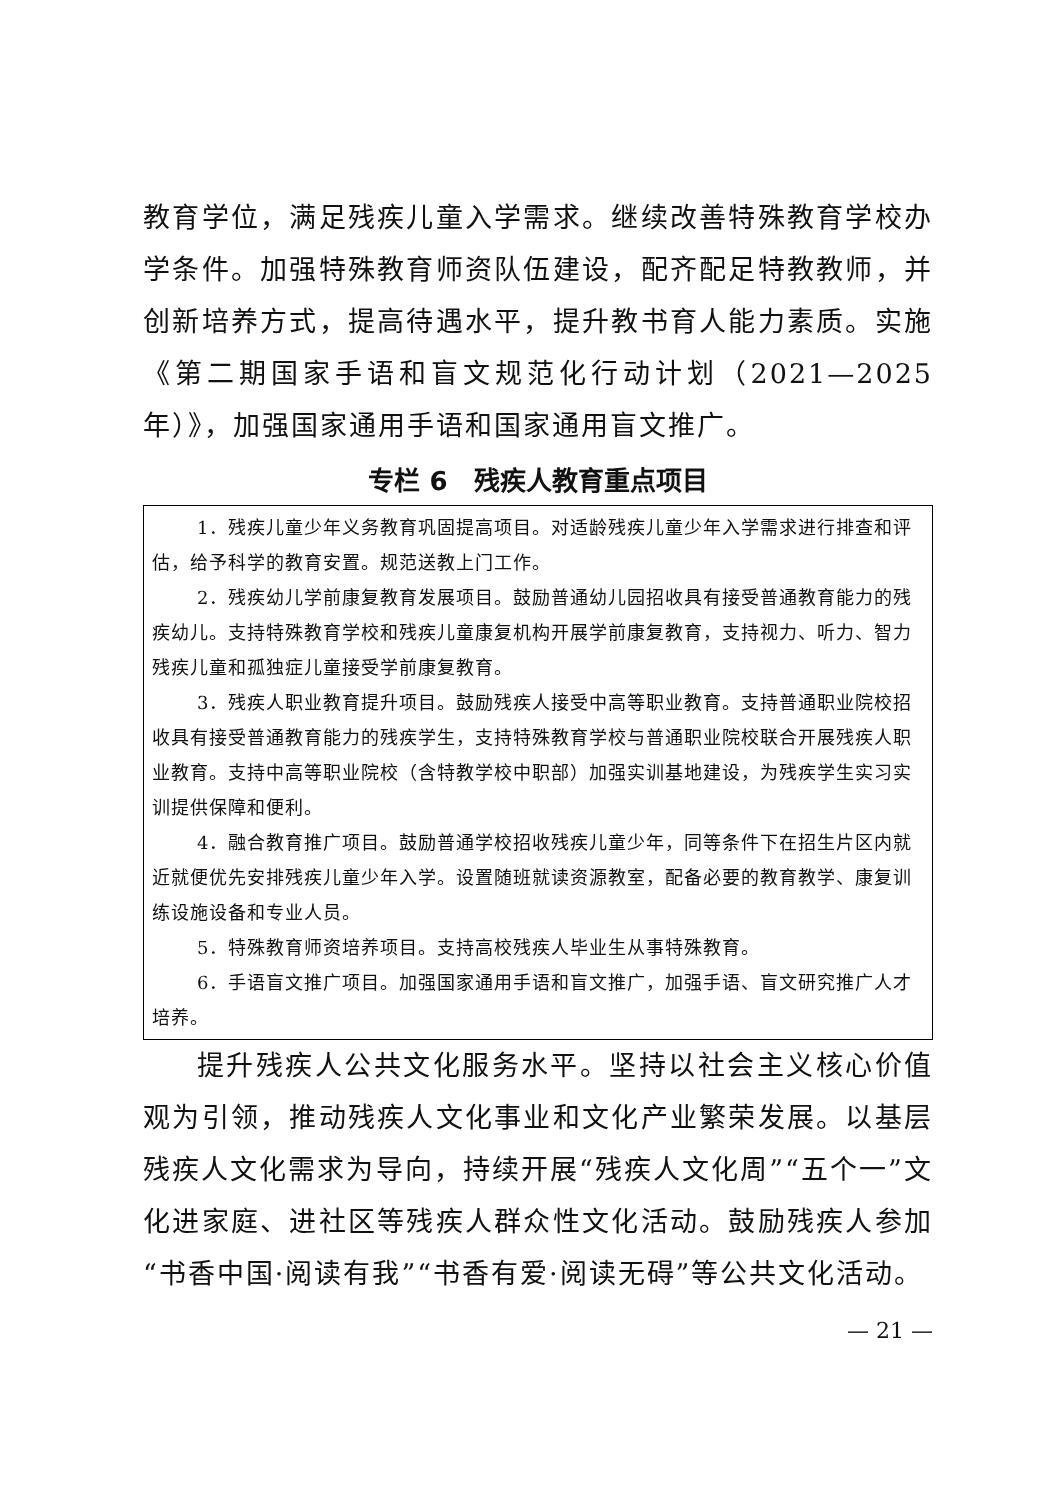教育学位，满足残疾儿童入学需求。继续改善特殊教育学校办学条件。加强特殊教育师资队伍建设，配齐配足特教教师，并创新培养方式，提高待遇水平，提升教书育人能力素质。实施《第二期国家手语和盲文规范化行动计划（2021—2025 年）》，加强国家通用手语和国家通用盲文推广。
专栏 6　残疾人教育重点项目
1．残疾儿童少年义务教育巩固提高项目。对适龄残疾儿童少年入学需求进行排查和评估，给予科学的教育安置。规范送教上门工作。
2．残疾幼儿学前康复教育发展项目。鼓励普通幼儿园招收具有接受普通教育能力的残疾幼儿。支持特殊教育学校和残疾儿童康复机构开展学前康复教育，支持视力、听力、智力残疾儿童和孤独症儿童接受学前康复教育。
3．残疾人职业教育提升项目。鼓励残疾人接受中高等职业教育。支持普通职业院校招收具有接受普通教育能力的残疾学生，支持特殊教育学校与普通职业院校联合开展残疾人职业教育。支持中高等职业院校（含特教学校中职部）加强实训基地建设，为残疾学生实习实训提供保障和便利。
4．融合教育推广项目。鼓励普通学校招收残疾儿童少年，同等条件下在招生片区内就近就便优先安排残疾儿童少年入学。设置随班就读资源教室，配备必要的教育教学、康复训练设施设备和专业人员。
5．特殊教育师资培养项目。支持高校残疾人毕业生从事特殊教育。
6．手语盲文推广项目。加强国家通用手语和盲文推广，加强手语、盲文研究推广人才培养。
提升残疾人公共文化服务水平。坚持以社会主义核心价值观为引领，推动残疾人文化事业和文化产业繁荣发展。以基层残疾人文化需求为导向，持续开展“残疾人文化周”“五个一”文化进家庭、进社区等残疾人群众性文化活动。鼓励残疾人参加“书香中国·阅读有我”“书香有爱·阅读无碍”等公共文化活动。
— 21 —